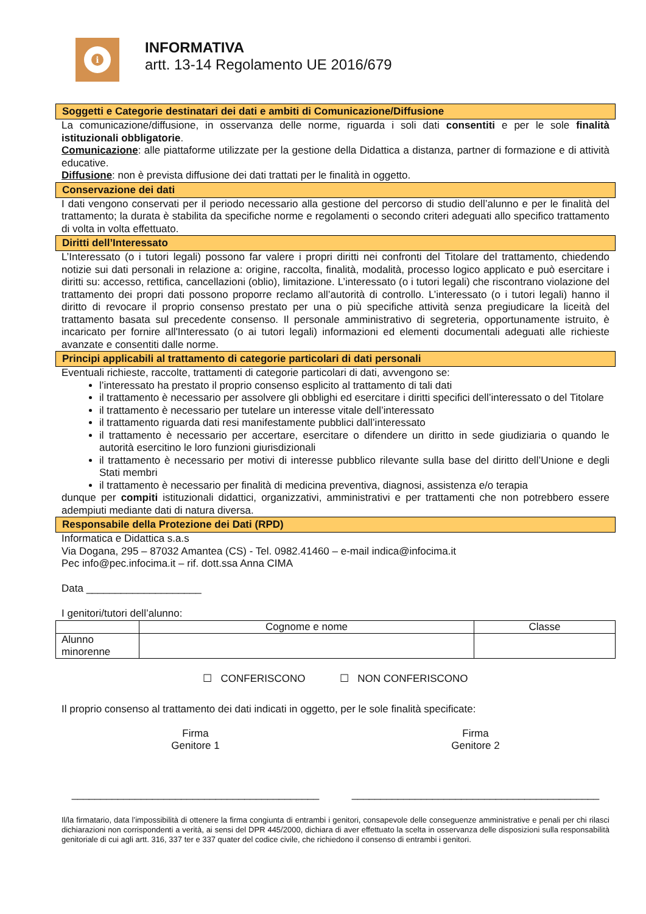i
INFORMATIVA
artt. 13-14 Regolamento UE 2016/679
Soggetti e Categorie destinatari dei dati e ambiti di Comunicazione/Diffusione
La comunicazione/diffusione, in osservanza delle norme, riguarda i soli dati consentiti e per le sole finalità istituzionali obbligatorie.
Comunicazione: alle piattaforme utilizzate per la gestione della Didattica a distanza, partner di formazione e di attività educative.
Diffusione: non è prevista diffusione dei dati trattati per le finalità in oggetto.
Conservazione dei dati
I dati vengono conservati per il periodo necessario alla gestione del percorso di studio dell’alunno e per le finalità del trattamento; la durata è stabilita da specifiche norme e regolamenti o secondo criteri adeguati allo specifico trattamento di volta in volta effettuato.
Diritti dell’Interessato
L’Interessato (o i tutori legali) possono far valere i propri diritti nei confronti del Titolare del trattamento, chiedendo notizie sui dati personali in relazione a: origine, raccolta, finalità, modalità, processo logico applicato e può esercitare i diritti su: accesso, rettifica, cancellazioni (oblio), limitazione. L’interessato (o i tutori legali) che riscontrano violazione del trattamento dei propri dati possono proporre reclamo all’autorità di controllo. L’interessato (o i tutori legali) hanno il diritto di revocare il proprio consenso prestato per una o più specifiche attività senza pregiudicare la liceità del trattamento basata sul precedente consenso. Il personale amministrativo di segreteria, opportunamente istruito, è incaricato per fornire all'Interessato (o ai tutori legali) informazioni ed elementi documentali adeguati alle richieste avanzate e consentiti dalle norme.
Principi applicabili al trattamento di categorie particolari di dati personali
Eventuali richieste, raccolte, trattamenti di categorie particolari di dati, avvengono se:
l’interessato ha prestato il proprio consenso esplicito al trattamento di tali dati
il trattamento è necessario per assolvere gli obblighi ed esercitare i diritti specifici dell’interessato o del Titolare
il trattamento è necessario per tutelare un interesse vitale dell’interessato
il trattamento riguarda dati resi manifestamente pubblici dall’interessato
il trattamento è necessario per accertare, esercitare o difendere un diritto in sede giudiziaria o quando le autorità esercitino le loro funzioni giurisdizionali
il trattamento è necessario per motivi di interesse pubblico rilevante sulla base del diritto dell’Unione e degli Stati membri
il trattamento è necessario per finalità di medicina preventiva, diagnosi, assistenza e/o terapia
dunque per compiti istituzionali didattici, organizzativi, amministrativi e per trattamenti che non potrebbero essere adempiuti mediante dati di natura diversa.
Responsabile della Protezione dei Dati (RPD)
Informatica e Didattica s.a.s
Via Dogana, 295 – 87032 Amantea (CS) - Tel. 0982.41460 – e-mail indica@infocima.it
Pec info@pec.infocima.it – rif. dott.ssa Anna CIMA
Data ____________________
I genitori/tutori dell’alunno:
| | Cognome e nome | Classe |
| Alunno minorenne | | |
☐ CONFERISCONO ☐ NON CONFERISCONO
Il proprio consenso al trattamento dei dati indicati in oggetto, per le sole finalità specificate:
Firma
Genitore 1
___________________________________________
Firma
Genitore 2
___________________________________________
Il/la firmatario, data l’impossibilità di ottenere la firma congiunta di entrambi i genitori, consapevole delle conseguenze amministrative e penali per chi rilasci dichiarazioni non corrispondenti a verità, ai sensi del DPR 445/2000, dichiara di aver effettuato la scelta in osservanza delle disposizioni sulla responsabilità genitoriale di cui agli artt. 316, 337 ter e 337 quater del codice civile, che richiedono il consenso di entrambi i genitori.